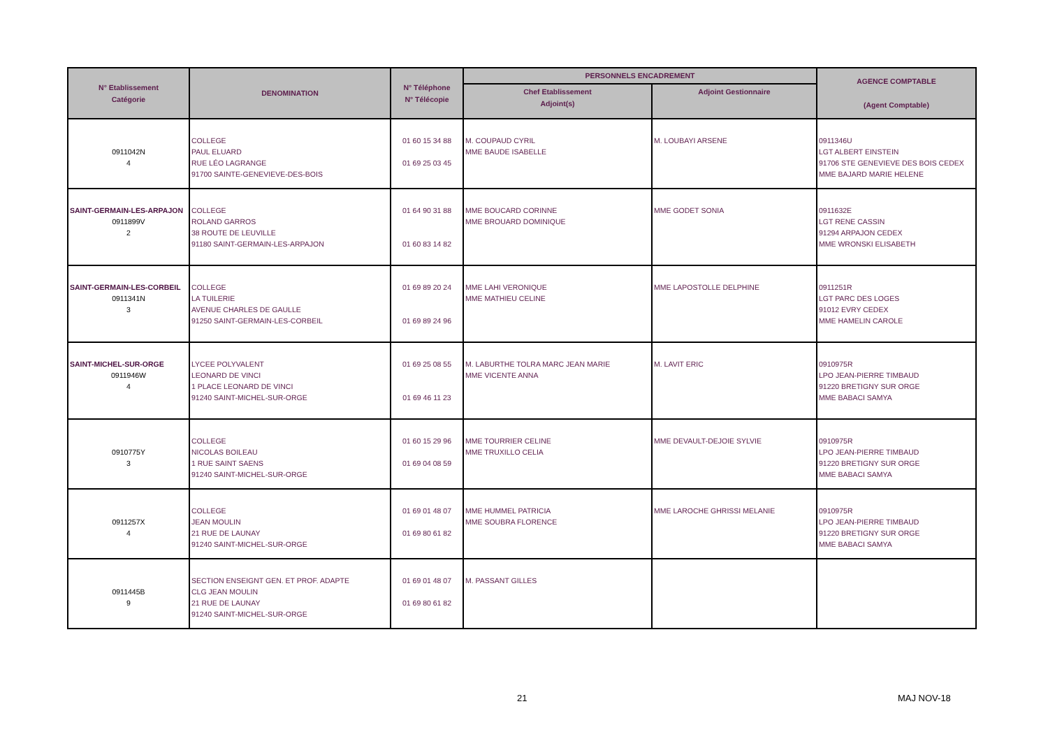| N° Etablissement Catégorie | DENOMINATION | N° Téléphone N° Télécopie | PERSONNELS ENCADREMENT | | AGENCE COMPTABLE (Agent Comptable) |
| --- | --- | --- | --- | --- | --- |
| | | | Chef Etablissement Adjoint(s) | Adjoint Gestionnaire | |
| 0911042N 4 | COLLEGE PAUL ELUARD RUE LÉO LAGRANGE 91700 SAINTE-GENEVIEVE-DES-BOIS | 01 60 15 34 88 01 69 25 03 45 | M. COUPAUD CYRIL MME BAUDE ISABELLE | M. LOUBAYI ARSENE | 0911346U LGT ALBERT EINSTEIN 91706 STE GENEVIEVE DES BOIS CEDEX MME BAJARD MARIE HELENE |
| SAINT-GERMAIN-LES-ARPAJON 0911899V 2 | COLLEGE ROLAND GARROS 38 ROUTE DE LEUVILLE 91180 SAINT-GERMAIN-LES-ARPAJON | 01 64 90 31 88 01 60 83 14 82 | MME BOUCARD CORINNE MME BROUARD DOMINIQUE | MME GODET SONIA | 0911632E LGT RENE CASSIN 91294 ARPAJON CEDEX MME WRONSKI ELISABETH |
| SAINT-GERMAIN-LES-CORBEIL 0911341N 3 | COLLEGE LA TUILERIE AVENUE CHARLES DE GAULLE 91250 SAINT-GERMAIN-LES-CORBEIL | 01 69 89 20 24 01 69 89 24 96 | MME LAHI VERONIQUE MME MATHIEU CELINE | MME LAPOSTOLLE DELPHINE | 0911251R LGT PARC DES LOGES 91012 EVRY CEDEX MME HAMELIN CAROLE |
| SAINT-MICHEL-SUR-ORGE 0911946W 4 | LYCEE POLYVALENT LEONARD DE VINCI 1 PLACE LEONARD DE VINCI 91240 SAINT-MICHEL-SUR-ORGE | 01 69 25 08 55 01 69 46 11 23 | M. LABURTHE TOLRA MARC JEAN MARIE MME VICENTE ANNA | M. LAVIT ERIC | 0910975R LPO JEAN-PIERRE TIMBAUD 91220 BRETIGNY SUR ORGE MME BABACI SAMYA |
| 0910775Y 3 | COLLEGE NICOLAS BOILEAU 1 RUE SAINT SAENS 91240 SAINT-MICHEL-SUR-ORGE | 01 60 15 29 96 01 69 04 08 59 | MME TOURRIER CELINE MME TRUXILLO CELIA | MME DEVAULT-DEJOIE SYLVIE | 0910975R LPO JEAN-PIERRE TIMBAUD 91220 BRETIGNY SUR ORGE MME BABACI SAMYA |
| 0911257X 4 | COLLEGE JEAN MOULIN 21 RUE DE LAUNAY 91240 SAINT-MICHEL-SUR-ORGE | 01 69 01 48 07 01 69 80 61 82 | MME HUMMEL PATRICIA MME SOUBRA FLORENCE | MME LAROCHE GHRISSI MELANIE | 0910975R LPO JEAN-PIERRE TIMBAUD 91220 BRETIGNY SUR ORGE MME BABACI SAMYA |
| 0911445B 9 | SECTION ENSEIGNT GEN. ET PROF. ADAPTE CLG JEAN MOULIN 21 RUE DE LAUNAY 91240 SAINT-MICHEL-SUR-ORGE | 01 69 01 48 07 01 69 80 61 82 | M. PASSANT GILLES | | |
21 MAJ NOV-18